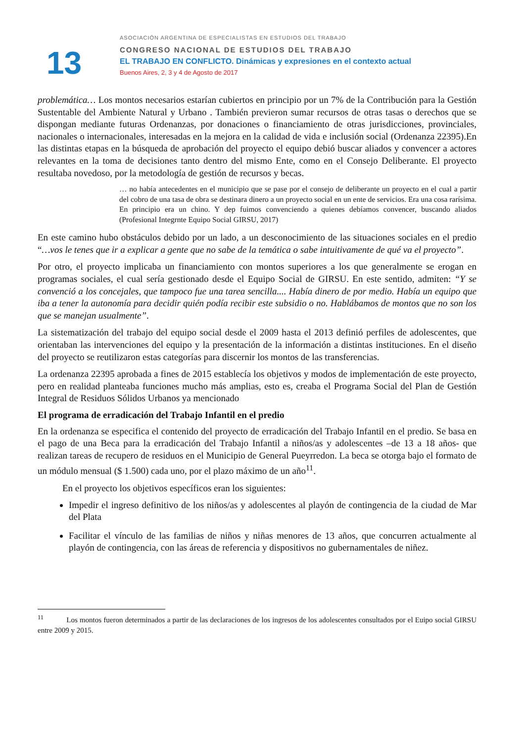13
ASOCIACIÓN ARGENTINA DE ESPECIALISTAS EN ESTUDIOS DEL TRABAJO
CONGRESO NACIONAL DE ESTUDIOS DEL TRABAJO
EL TRABAJO EN CONFLICTO. Dinámicas y expresiones en el contexto actual
Buenos Aires, 2, 3 y 4 de Agosto de 2017
problemática… Los montos necesarios estarían cubiertos en principio por un 7% de la Contribución para la Gestión Sustentable del Ambiente Natural y Urbano . También previeron sumar recursos de otras tasas o derechos que se dispongan mediante futuras Ordenanzas, por donaciones o financiamiento de otras jurisdicciones, provinciales, nacionales o internacionales, interesadas en la mejora en la calidad de vida e inclusión social (Ordenanza 22395).En las distintas etapas en la búsqueda de aprobación del proyecto el equipo debió buscar aliados y convencer a actores relevantes en la toma de decisiones tanto dentro del mismo Ente, como en el Consejo Deliberante. El proyecto resultaba novedoso, por la metodología de gestión de recursos y becas.
… no había antecedentes en el municipio que se pase por el consejo de deliberante un proyecto en el cual a partir del cobro de una tasa de obra se destinara dinero a un proyecto social en un ente de servicios. Era una cosa rarísima. En principio era un chino. Y dep fuimos convenciendo a quienes debíamos convencer, buscando aliados (Profesional Integrnte Equipo Social GIRSU, 2017)
En este camino hubo obstáculos debido por un lado, a un desconocimiento de las situaciones sociales en el predio “…vos le tenes que ir a explicar a gente que no sabe de la temática o sabe intuitivamente de qué va el proyecto”.
Por otro, el proyecto implicaba un financiamiento con montos superiores a los que generalmente se erogan en programas sociales, el cual sería gestionado desde el Equipo Social de GIRSU. En este sentido, admiten: “Y se convenció a los concejales, que tampoco fue una tarea sencilla.... Había dinero de por medio. Había un equipo que iba a tener la autonomía para decidir quién podía recibir este subsidio o no. Hablábamos de montos que no son los que se manejan usualmente”.
La sistematización del trabajo del equipo social desde el 2009 hasta el 2013 definió perfiles de adolescentes, que orientaban las intervenciones del equipo y la presentación de la información a distintas instituciones. En el diseño del proyecto se reutilizaron estas categorías para discernir los montos de las transferencias.
La ordenanza 22395 aprobada a fines de 2015 establecía los objetivos y modos de implementación de este proyecto, pero en realidad planteaba funciones mucho más amplias, esto es, creaba el Programa Social del Plan de Gestión Integral de Residuos Sólidos Urbanos ya mencionado
El programa de erradicación del Trabajo Infantil en el predio
En la ordenanza se especifica el contenido del proyecto de erradicación del Trabajo Infantil en el predio. Se basa en el pago de una Beca para la erradicación del Trabajo Infantil a niños/as y adolescentes –de 13 a 18 años- que realizan tareas de recupero de residuos en el Municipio de General Pueyrredon. La beca se otorga bajo el formato de un módulo mensual ($ 1.500) cada uno, por el plazo máximo de un año<sup>11</sup>.
En el proyecto los objetivos específicos eran los siguientes:
Impedir el ingreso definitivo de los niños/as y adolescentes al playón de contingencia de la ciudad de Mar del Plata
Facilitar el vínculo de las familias de niños y niñas menores de 13 años, que concurren actualmente al playón de contingencia, con las áreas de referencia y dispositivos no gubernamentales de niñez.
<sup>11</sup> Los montos fueron determinados a partir de las declaraciones de los ingresos de los adolescentes consultados por el Euipo social GIRSU entre 2009 y 2015.